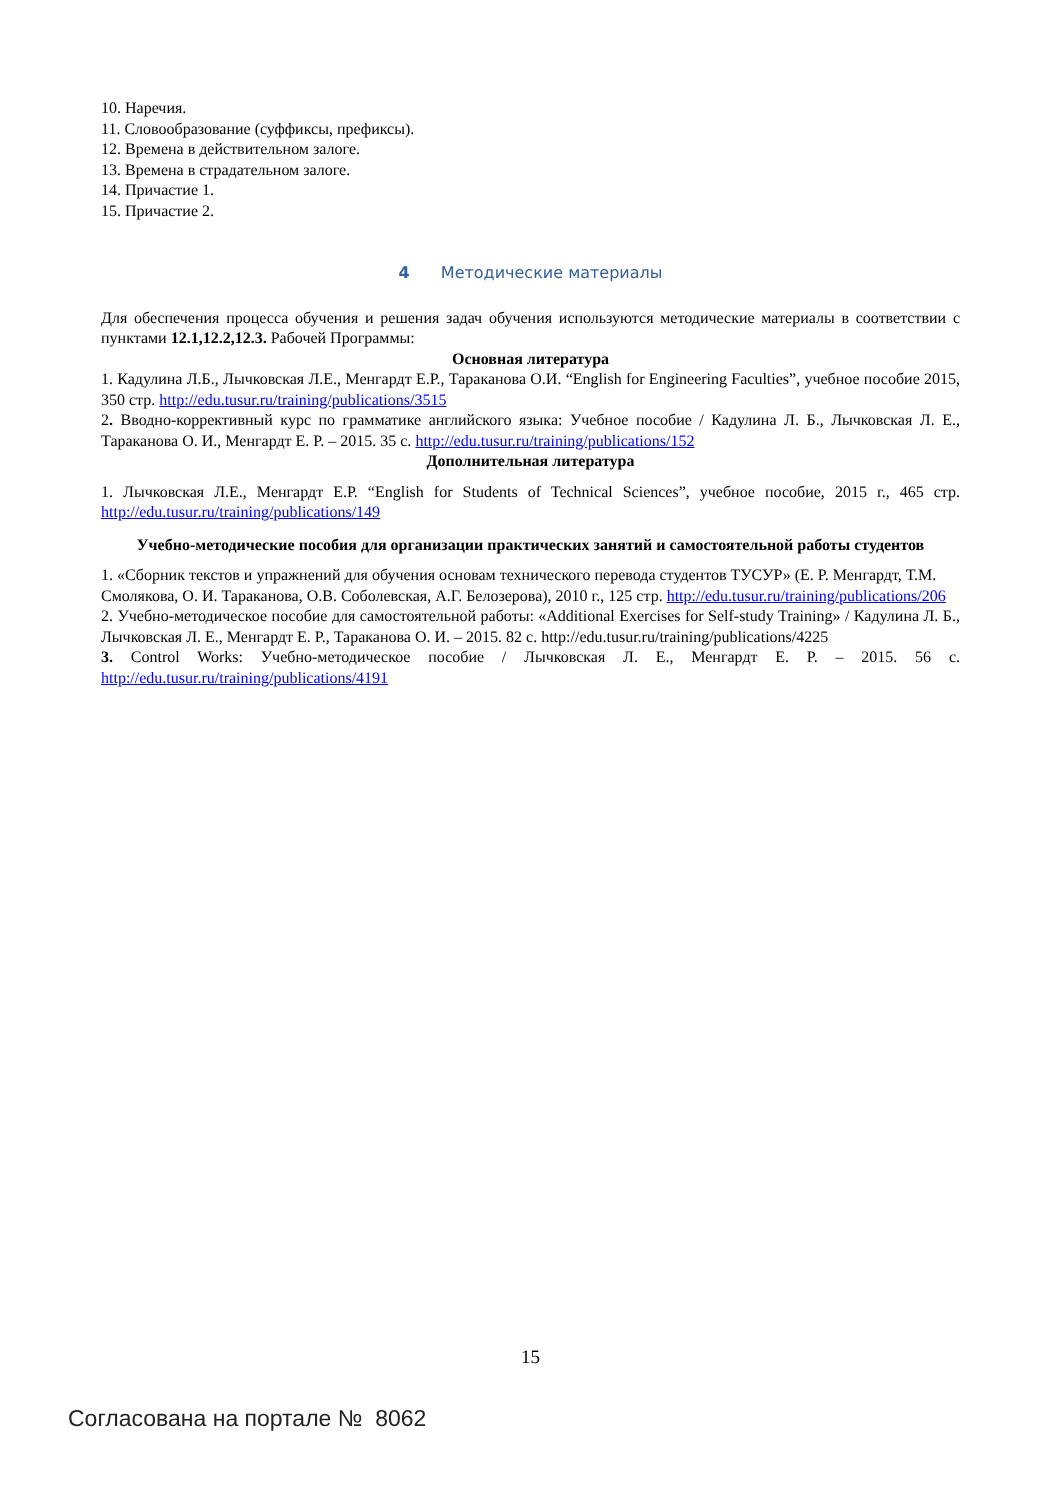10. Наречия.
11. Словообразование (суффиксы, префиксы).
12. Времена в действительном залоге.
13. Времена в страдательном залоге.
14. Причастие 1.
15. Причастие 2.
4 Методические материалы
Для обеспечения процесса обучения и решения задач обучения используются методические материалы в соответствии с пунктами 12.1,12.2,12.3. Рабочей Программы:
Основная литература
1. Кадулина Л.Б., Лычковская Л.Е., Менгардт Е.Р., Тараканова О.И. “English for Engineering Faculties”, учебное пособие 2015, 350 стр. http://edu.tusur.ru/training/publications/3515
2. Вводно-коррективный курс по грамматике английского языка: Учебное пособие / Кадулина Л. Б., Лычковская Л. Е., Тараканова О. И., Менгардт Е. Р. – 2015. 35 с. http://edu.tusur.ru/training/publications/152
Дополнительная литература
1. Лычковская Л.Е., Менгардт Е.Р. “English for Students of Technical Sciences”, учебное пособие, 2015 г., 465 стр. http://edu.tusur.ru/training/publications/149
Учебно-методические пособия для организации практических занятий и самостоятельной работы студентов
1. «Сборник текстов и упражнений для обучения основам технического перевода студентов ТУСУР» (Е. Р. Менгардт, Т.М. Смолякова, О. И. Тараканова, О.В. Соболевская, А.Г. Белозерова), 2010 г., 125 стр. http://edu.tusur.ru/training/publications/206
2. Учебно-методическое пособие для самостоятельной работы: «Additional Exercises for Self-study Training» / Кадулина Л. Б., Лычковская Л. Е., Менгардт Е. Р., Тараканова О. И. – 2015. 82 с. http://edu.tusur.ru/training/publications/4225
3. Control Works: Учебно-методическое пособие / Лычковская Л. Е., Менгардт Е. Р. – 2015. 56 с. http://edu.tusur.ru/training/publications/4191
15
Согласована на портале № 8062